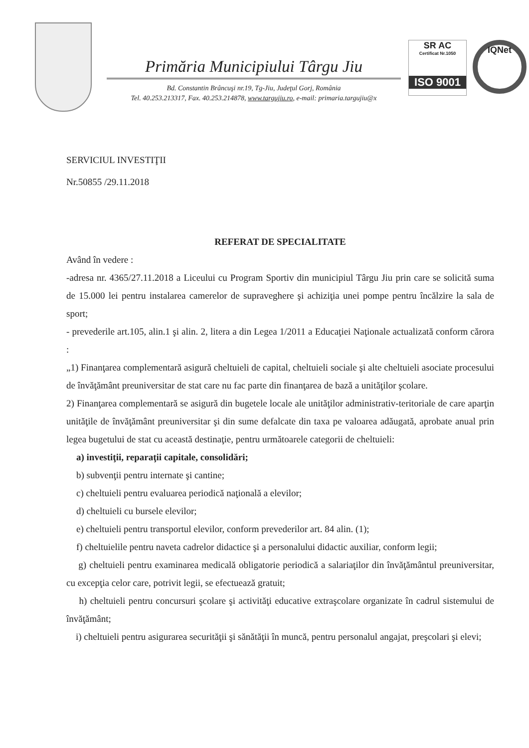Primăria Municipiului Târgu Jiu
Bd. Constantin Brâncuşi nr.19, Tg-Jiu, Judeţul Gorj, România
Tel. 40.253.213317, Fax. 40.253.214878, www.targujiu.ro, e-mail: primaria.targujiu@x
SR AC
Certificat Nr.1050
ISO 9001
IQNet
SERVICIUL INVESTIŢII
Nr.50855 /29.11.2018
REFERAT DE SPECIALITATE
Având în vedere :
-adresa nr. 4365/27.11.2018 a Liceului cu Program Sportiv din municipiul Târgu Jiu prin care se solicită suma de 15.000 lei pentru instalarea camerelor de supraveghere şi achiziţia unei pompe pentru încălzire la sala de sport;
- prevederile art.105, alin.1 şi alin. 2, litera a din Legea 1/2011 a Educaţiei Naţionale actualizată conform cărora :
„1) Finanţarea complementară asigură cheltuieli de capital, cheltuieli sociale şi alte cheltuieli asociate procesului de învăţământ preuniversitar de stat care nu fac parte din finanţarea de bază a unităţilor şcolare.
2) Finanţarea complementară se asigură din bugetele locale ale unităţilor administrativ-teritoriale de care aparţin unităţile de învăţământ preuniversitar şi din sume defalcate din taxa pe valoarea adăugată, aprobate anual prin legea bugetului de stat cu această destinaţie, pentru următoarele categorii de cheltuieli:
a) investiţii, reparaţii capitale, consolidări;
b) subvenţii pentru internate şi cantine;
c) cheltuieli pentru evaluarea periodică naţională a elevilor;
d) cheltuieli cu bursele elevilor;
e) cheltuieli pentru transportul elevilor, conform prevederilor art. 84 alin. (1);
f) cheltuielile pentru naveta cadrelor didactice şi a personalului didactic auxiliar, conform legii;
g) cheltuieli pentru examinarea medicală obligatorie periodică a salariaţilor din învăţământul preuniversitar, cu excepţia celor care, potrivit legii, se efectuează gratuit;
h) cheltuieli pentru concursuri şcolare şi activităţi educative extraşcolare organizate în cadrul sistemului de învăţământ;
i) cheltuieli pentru asigurarea securităţii şi sănătăţii în muncă, pentru personalul angajat, preşcolari şi elevi;